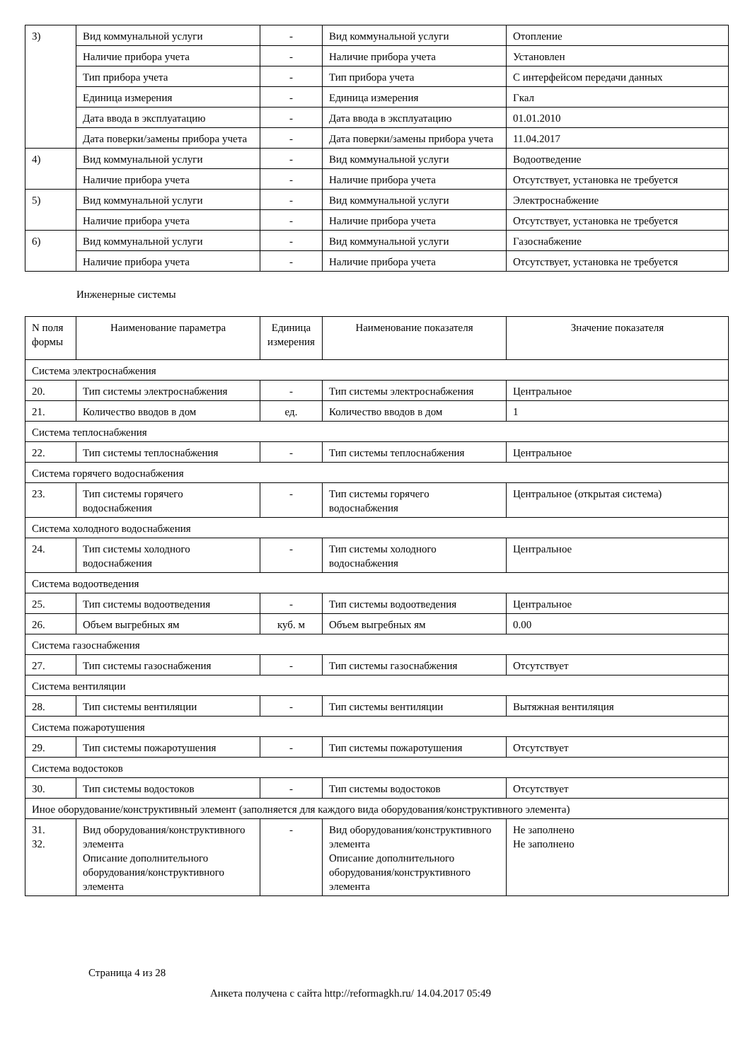| 3) | Вид коммунальной услуги | - | Вид коммунальной услуги | Отопление |
| | Наличие прибора учета | - | Наличие прибора учета | Установлен |
| | Тип прибора учета | - | Тип прибора учета | С интерфейсом передачи данных |
| | Единица измерения | - | Единица измерения | Гкал |
| | Дата ввода в эксплуатацию | - | Дата ввода в эксплуатацию | 01.01.2010 |
| | Дата поверки/замены прибора учета | - | Дата поверки/замены прибора учета | 11.04.2017 |
| 4) | Вид коммунальной услуги | - | Вид коммунальной услуги | Водоотведение |
| | Наличие прибора учета | - | Наличие прибора учета | Отсутствует, установка не требуется |
| 5) | Вид коммунальной услуги | - | Вид коммунальной услуги | Электроснабжение |
| | Наличие прибора учета | - | Наличие прибора учета | Отсутствует, установка не требуется |
| 6) | Вид коммунальной услуги | - | Вид коммунальной услуги | Газоснабжение |
| | Наличие прибора учета | - | Наличие прибора учета | Отсутствует, установка не требуется |
Инженерные системы
| N поля формы | Наименование параметра | Единица измерения | Наименование показателя | Значение показателя |
| --- | --- | --- | --- | --- |
| Система электроснабжения | | | | |
| 20. | Тип системы электроснабжения | - | Тип системы электроснабжения | Центральное |
| 21. | Количество вводов в дом | ед. | Количество вводов в дом | 1 |
| Система теплоснабжения | | | | |
| 22. | Тип системы теплоснабжения | - | Тип системы теплоснабжения | Центральное |
| Система горячего водоснабжения | | | | |
| 23. | Тип системы горячего водоснабжения | - | Тип системы горячего водоснабжения | Центральное (открытая система) |
| Система холодного водоснабжения | | | | |
| 24. | Тип системы холодного водоснабжения | - | Тип системы холодного водоснабжения | Центральное |
| Система водоотведения | | | | |
| 25. | Тип системы водоотведения | - | Тип системы водоотведения | Центральное |
| 26. | Объем выгребных ям | куб. м | Объем выгребных ям | 0.00 |
| Система газоснабжения | | | | |
| 27. | Тип системы газоснабжения | - | Тип системы газоснабжения | Отсутствует |
| Система вентиляции | | | | |
| 28. | Тип системы вентиляции | - | Тип системы вентиляции | Вытяжная вентиляция |
| Система пожаротушения | | | | |
| 29. | Тип системы пожаротушения | - | Тип системы пожаротушения | Отсутствует |
| Система водостоков | | | | |
| 30. | Тип системы водостоков | - | Тип системы водостоков | Отсутствует |
| Иное оборудование/конструктивный элемент (заполняется для каждого вида оборудования/конструктивного элемента) | | | | |
| 31. 32. | Вид оборудования/конструктивного элемента Описание дополнительного оборудования/конструктивного элемента | - | Вид оборудования/конструктивного элемента Описание дополнительного оборудования/конструктивного элемента | Не заполнено Не заполнено |
Страница 4 из 28
Анкета получена с сайта http://reformagkh.ru/ 14.04.2017 05:49